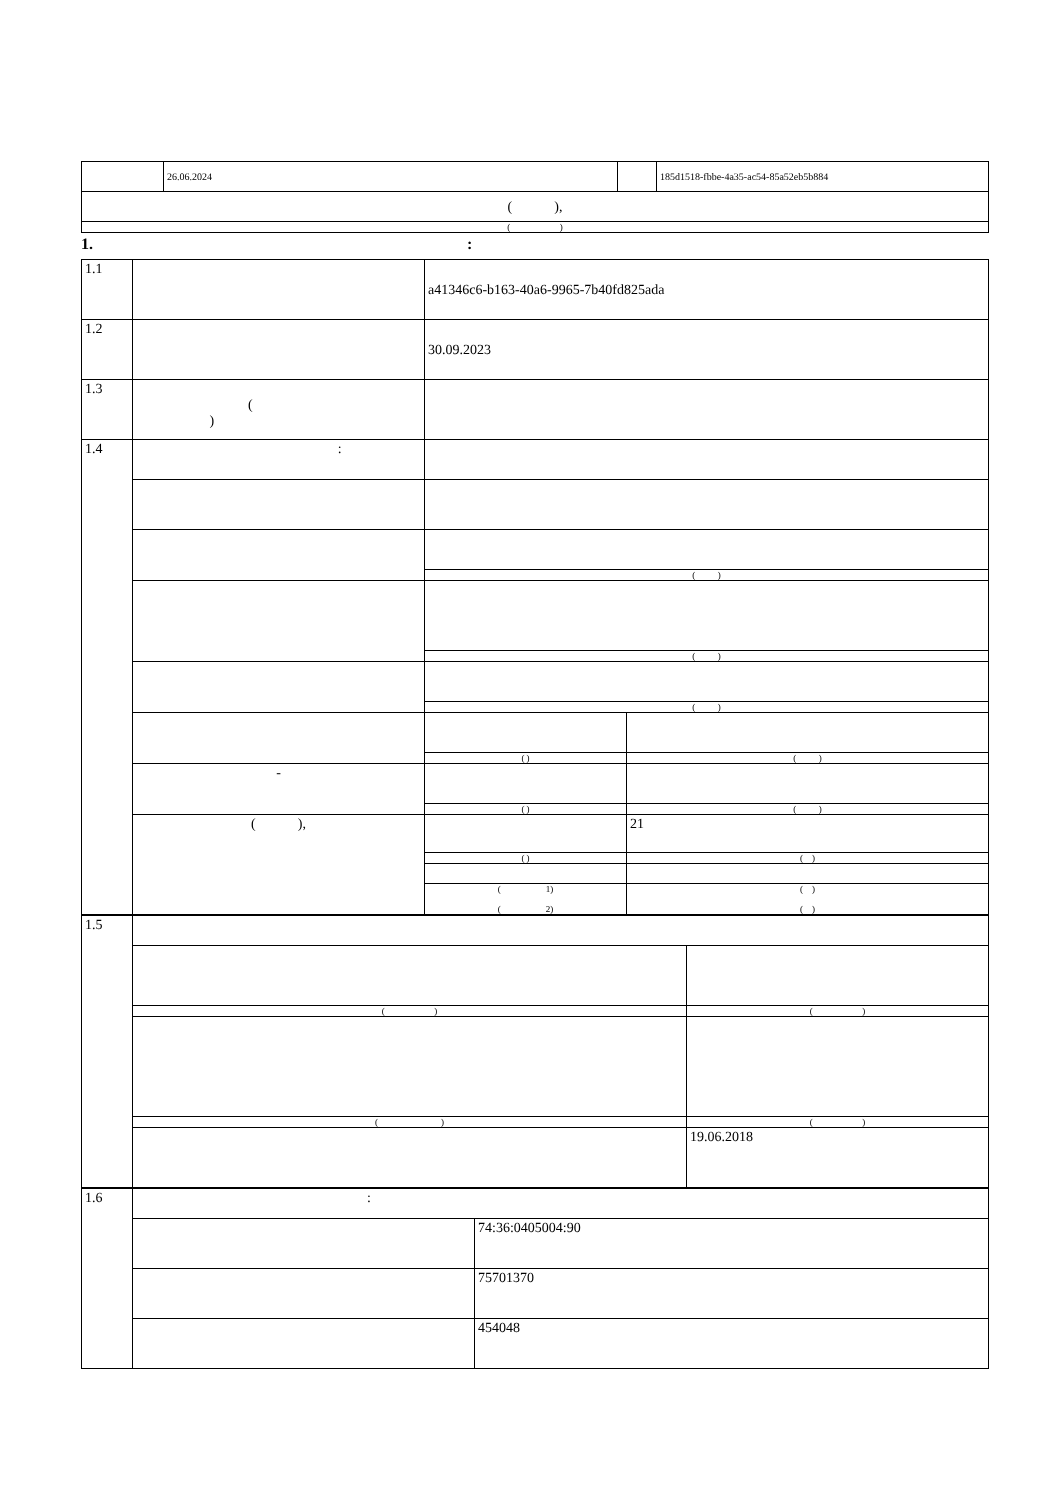| | 26.06.2024 | | 185d1518-fbbe-4a35-ac54-85a52eb5b884 |
| ( ), | | | |
| ( ) | | | |
1. :
| 1.1 | | a41346c6-b163-40a6-9965-7b40fd825ada | |
| 1.2 | | 30.09.2023 | |
| 1.3 | ( ) | | |
| 1.4 | : | | |
| | | ( ) | |
| | | ( ) | |
| | | ( ) | |
| | | ( ) | ( ) |
| | - | | |
| | | ( ) | ( ) |
| | ( ), | | 21 |
| | | ( ) | ( ) |
| | | ( 1) ( 2) | ( ) ( ) |
| 1.5 | | |
| | ( ) | ( ) |
| | ( ) | ( ) |
| | | 19.06.2018 |
| 1.6 | : | |
| | | 74:36:0405004:90 |
| | | 75701370 |
| | | 454048 |